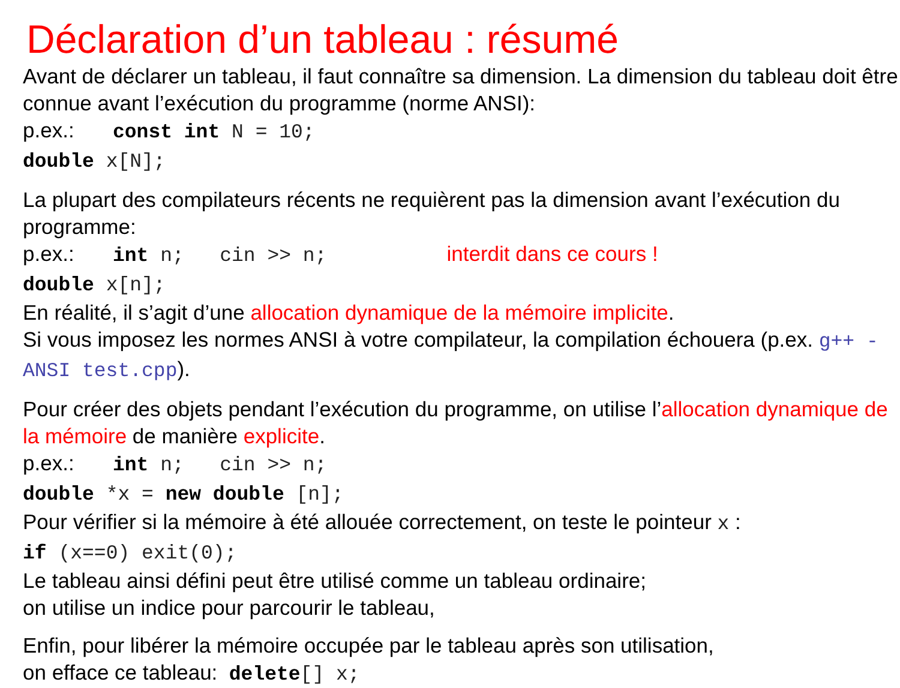Déclaration d’un tableau : résumé
Avant de déclarer un tableau, il faut connaître sa dimension. La dimension du tableau doit être connue avant l’exécution du programme (norme ANSI):
p.ex.: const int N = 10;
double x[N];
La plupart des compilateurs récents ne requièrent pas la dimension avant l’exécution du programme:
p.ex.: int n; cin >> n; interdit dans ce cours !
double x[n];
En réalité, il s’agit d’une allocation dynamique de la mémoire implicite.
Si vous imposez les normes ANSI à votre compilateur, la compilation échouera (p.ex. g++ -ANSI test.cpp).
Pour créer des objets pendant l’exécution du programme, on utilise l’allocation dynamique de la mémoire de manière explicite.
p.ex.: int n; cin >> n;
double *x = new double [n];
Pour vérifier si la mémoire à été allouée correctement, on teste le pointeur x :
if (x==0) exit(0);
Le tableau ainsi défini peut être utilisé comme un tableau ordinaire;
on utilise un indice pour parcourir le tableau,
Enfin, pour libérer la mémoire occupée par le tableau après son utilisation,
on efface ce tableau: delete[] x;